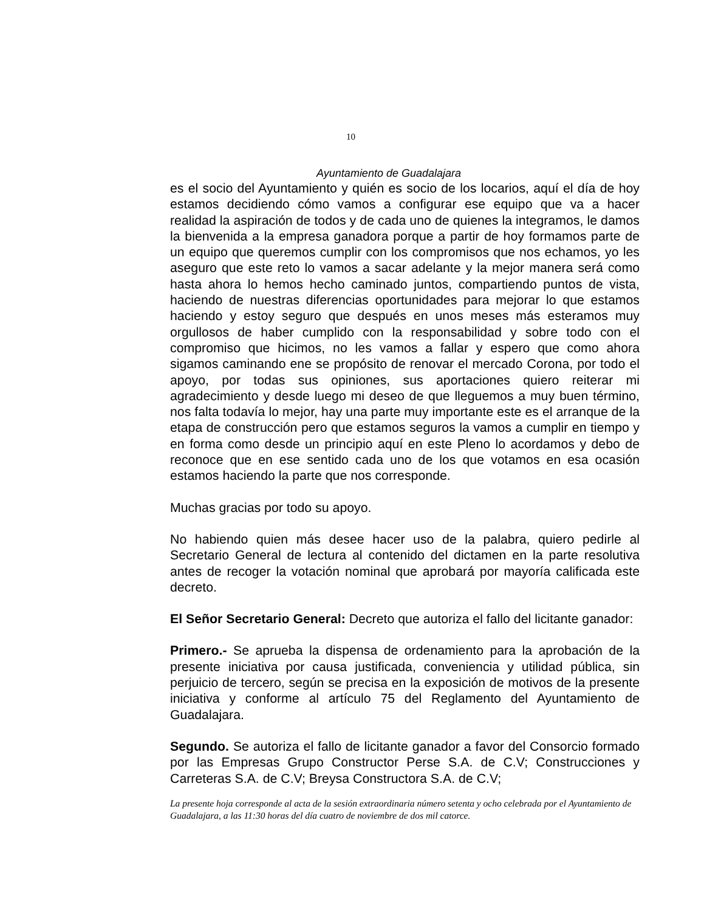10
Ayuntamiento de Guadalajara
es el socio del Ayuntamiento y quién es socio de los locarios, aquí el día de hoy estamos decidiendo cómo vamos a configurar ese equipo que va a hacer realidad la aspiración de todos y de cada uno de quienes la integramos, le damos la bienvenida a la empresa ganadora porque a partir de hoy formamos parte de un equipo que queremos cumplir con los compromisos que nos echamos, yo les aseguro que este reto lo vamos a sacar adelante y la mejor manera será como hasta ahora lo hemos hecho caminado juntos, compartiendo puntos de vista, haciendo de nuestras diferencias oportunidades para mejorar lo que estamos haciendo y estoy seguro que después en unos meses más esteramos muy orgullosos de haber cumplido con la responsabilidad y sobre todo con el compromiso que hicimos, no les vamos a fallar y espero que como ahora sigamos caminando ene se propósito de renovar el mercado Corona, por todo el apoyo, por todas sus opiniones, sus aportaciones quiero reiterar mi agradecimiento y desde luego mi deseo de que lleguemos a muy buen término, nos falta todavía lo mejor, hay una parte muy importante este es el arranque de la etapa de construcción pero que estamos seguros la vamos a cumplir en tiempo y en forma como desde un principio aquí en este Pleno lo acordamos y debo de reconoce que en ese sentido cada uno de los que votamos en esa ocasión estamos haciendo la parte que nos corresponde.
Muchas gracias por todo su apoyo.
No habiendo quien más desee hacer uso de la palabra, quiero pedirle al Secretario General de lectura al contenido del dictamen en la parte resolutiva antes de recoger la votación nominal que aprobará por mayoría calificada este decreto.
El Señor Secretario General: Decreto que autoriza el fallo del licitante ganador:
Primero.- Se aprueba la dispensa de ordenamiento para la aprobación de la presente iniciativa por causa justificada, conveniencia y utilidad pública, sin perjuicio de tercero, según se precisa en la exposición de motivos de la presente iniciativa y conforme al artículo 75 del Reglamento del Ayuntamiento de Guadalajara.
Segundo. Se autoriza el fallo de licitante ganador a favor del Consorcio formado por las Empresas Grupo Constructor Perse S.A. de C.V; Construcciones y Carreteras S.A. de C.V; Breysa Constructora S.A. de C.V;
La presente hoja corresponde al acta de la sesión extraordinaria número setenta y ocho celebrada por el Ayuntamiento de Guadalajara, a las 11:30 horas del día cuatro de noviembre de dos mil catorce.